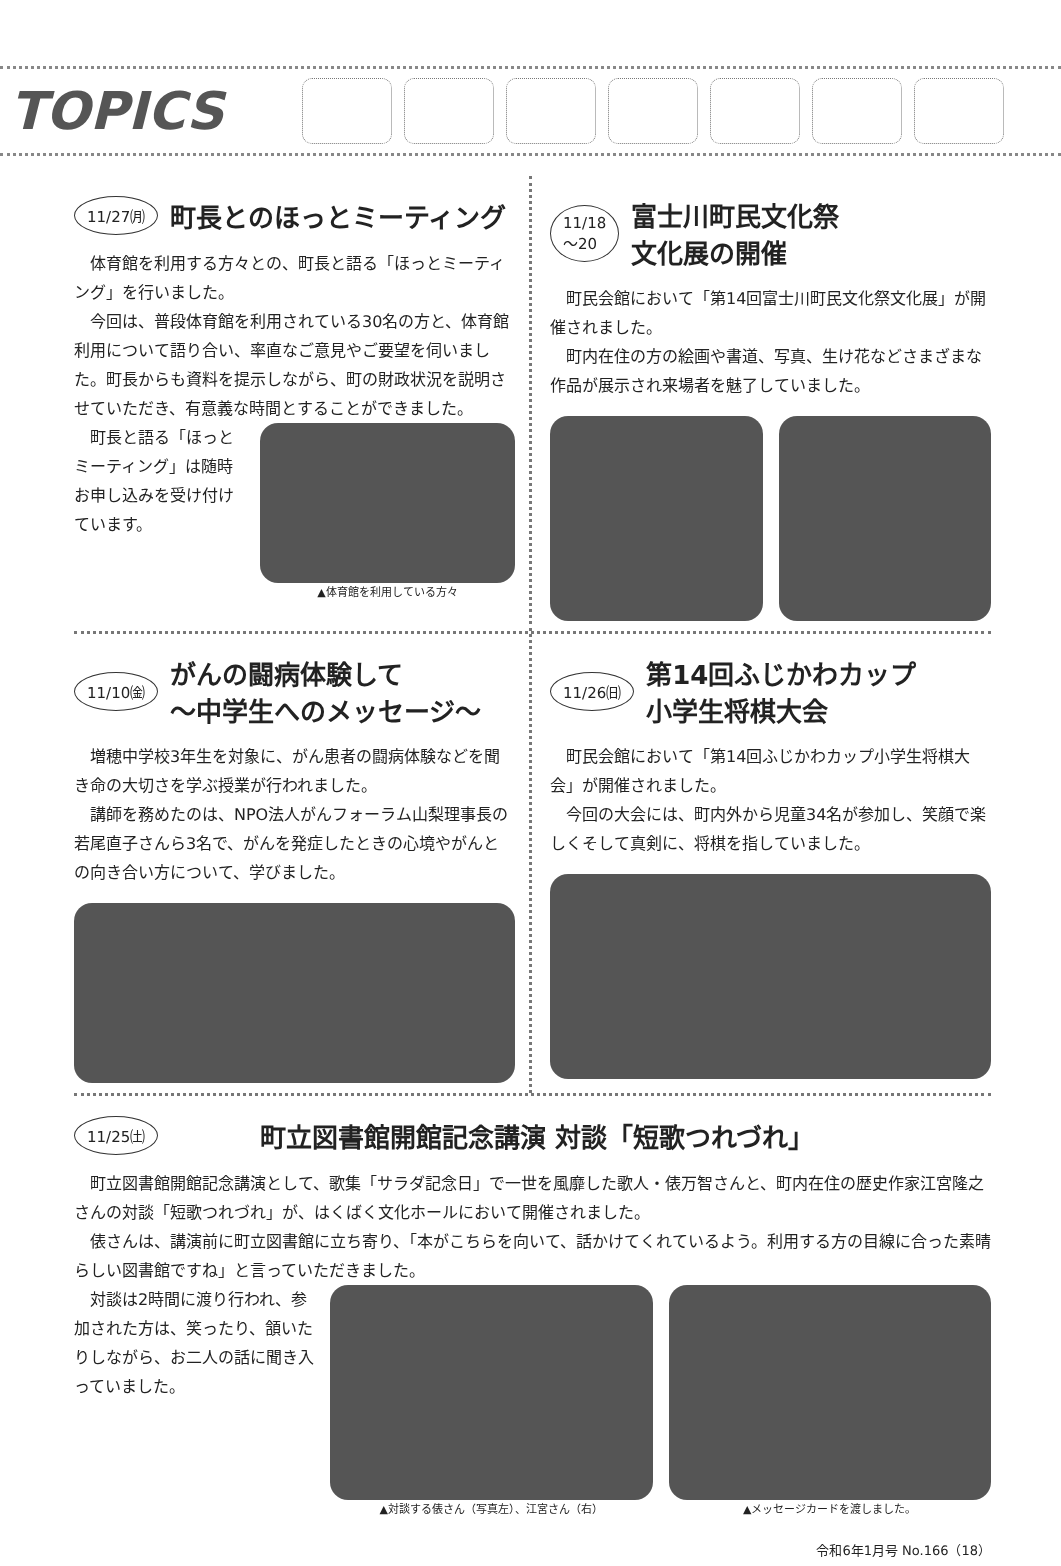TOPICS
11/27㈪
町長とのほっとミーティング
体育館を利用する方々との、町長と語る「ほっとミーティング」を行いました。
今回は、普段体育館を利用されている30名の方と、体育館利用について語り合い、率直なご意見やご要望を伺いました。町長からも資料を提示しながら、町の財政状況を説明させていただき、有意義な時間とすることができました。
町長と語る「ほっとミーティング」は随時お申し込みを受け付けています。
▲体育館を利用している方々
11/18
～20
富士川町民文化祭
文化展の開催
町民会館において「第14回富士川町民文化祭文化展」が開催されました。
町内在住の方の絵画や書道、写真、生け花などさまざまな作品が展示され来場者を魅了していました。
11/10㈮
がんの闘病体験して
～中学生へのメッセージ～
増穂中学校3年生を対象に、がん患者の闘病体験などを聞き命の大切さを学ぶ授業が行われました。
講師を務めたのは、NPO法人がんフォーラム山梨理事長の若尾直子さんら3名で、がんを発症したときの心境やがんとの向き合い方について、学びました。
11/26㈰
第14回ふじかわカップ
小学生将棋大会
町民会館において「第14回ふじかわカップ小学生将棋大会」が開催されました。
今回の大会には、町内外から児童34名が参加し、笑顔で楽しくそして真剣に、将棋を指していました。
11/25㈯
町立図書館開館記念講演 対談「短歌つれづれ」
町立図書館開館記念講演として、歌集「サラダ記念日」で一世を風靡した歌人・俵万智さんと、町内在住の歴史作家江宮隆之さんの対談「短歌つれづれ」が、はくばく文化ホールにおいて開催されました。
俵さんは、講演前に町立図書館に立ち寄り、「本がこちらを向いて、話かけてくれているよう。利用する方の目線に合った素晴らしい図書館ですね」と言っていただきました。
対談は2時間に渡り行われ、参加された方は、笑ったり、頷いたりしながら、お二人の話に聞き入っていました。
▲対談する俵さん（写真左）、江宮さん（右）
▲メッセージカードを渡しました。
令和6年1月号 No.166（18）